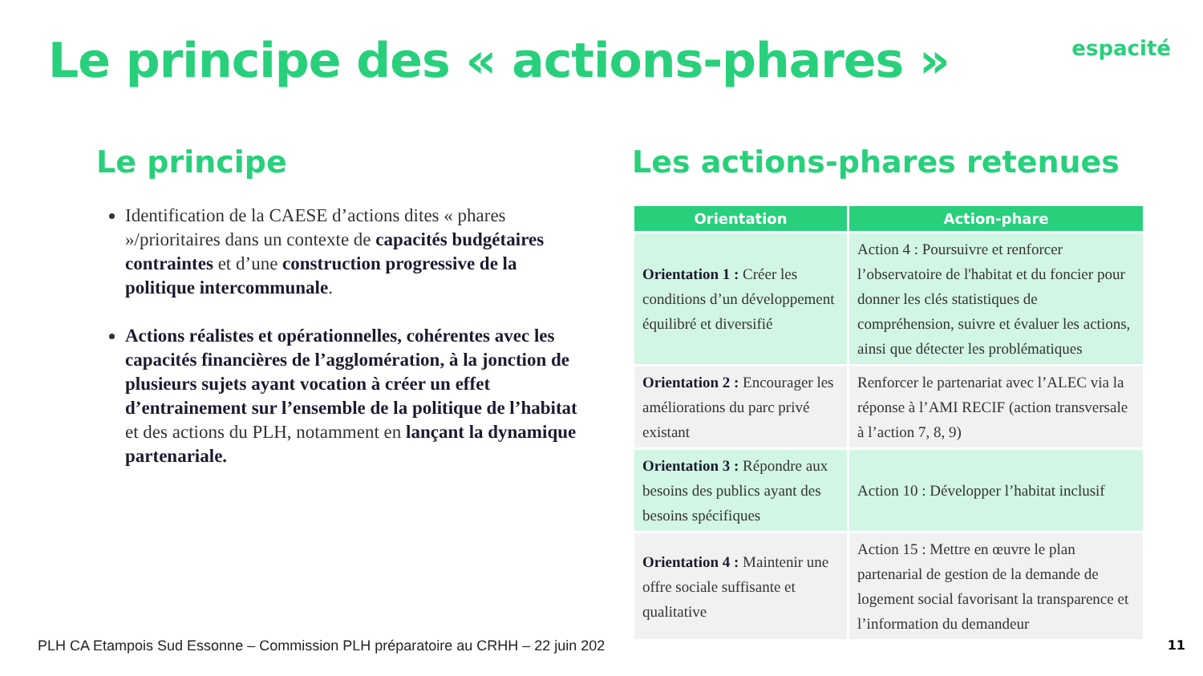Le principe des « actions-phares »
espacité
Le principe
Identification de la CAESE d’actions dites « phares »/prioritaires dans un contexte de capacités budgétaires contraintes et d’une construction progressive de la politique intercommunale.
Actions réalistes et opérationnelles, cohérentes avec les capacités financières de l’agglomération, à la jonction de plusieurs sujets ayant vocation à créer un effet d’entrainement sur l’ensemble de la politique de l’habitat et des actions du PLH, notamment en lançant la dynamique partenariale.
Les actions-phares retenues
| Orientation | Action-phare |
| --- | --- |
| Orientation 1 : Créer les conditions d’un développement équilibré et diversifié | Action 4 : Poursuivre et renforcer l’observatoire de l'habitat et du foncier pour donner les clés statistiques de compréhension, suivre et évaluer les actions, ainsi que détecter les problématiques |
| Orientation 2 : Encourager les améliorations du parc privé existant | Renforcer le partenariat avec l’ALEC via la réponse à l’AMI RECIF (action transversale à l’action 7, 8, 9) |
| Orientation 3 : Répondre aux besoins des publics ayant des besoins spécifiques | Action 10 : Développer l’habitat inclusif |
| Orientation 4 : Maintenir une offre sociale suffisante et qualitative | Action 15 : Mettre en œuvre le plan partenarial de gestion de la demande de logement social favorisant la transparence et l’information du demandeur |
PLH CA Etampois Sud Essonne – Commission PLH préparatoire au CRHH – 22 juin 202
11